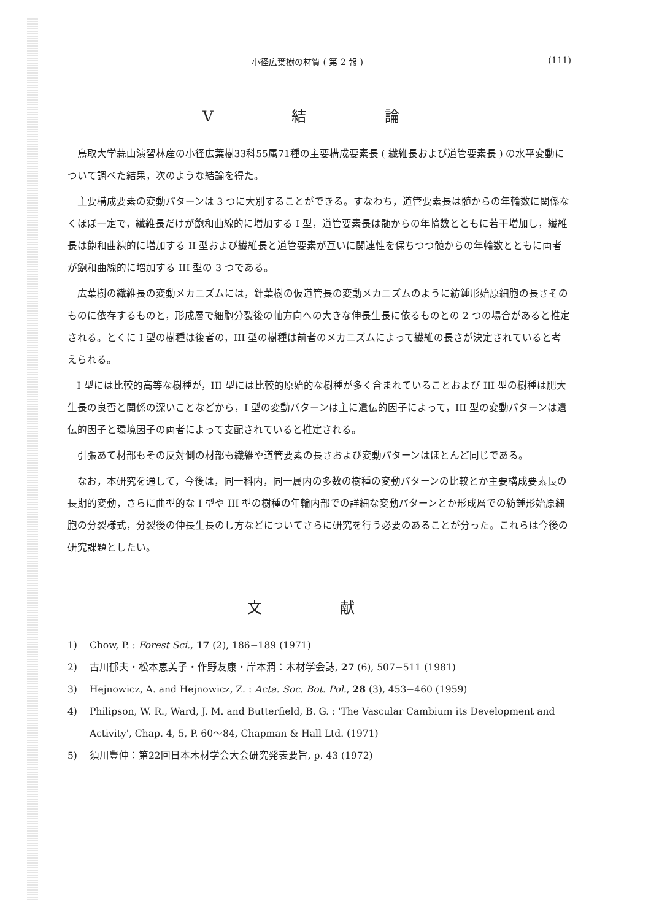小径広葉樹の材質 ( 第 2 報 ) (111)
V 結 論
鳥取大学蒜山演習林産の小径広葉樹33科55属71種の主要構成要素長 ( 繊維長および道管要素長 ) の水平変動について調べた結果，次のような結論を得た。
主要構成要素の変動パターンは 3 つに大別することができる。すなわち，道管要素長は髄からの年輪数に関係なくほぼ一定で，繊維長だけが飽和曲線的に増加する I 型，道管要素長は髄からの年輪数とともに若干増加し，繊維長は飽和曲線的に増加する II 型および繊維長と道管要素が互いに関連性を保ちつつ髄からの年輪数とともに両者が飽和曲線的に増加する III 型の 3 つである。
広葉樹の繊維長の変動メカニズムには，針葉樹の仮道管長の変動メカニズムのように紡錘形始原細胞の長さそのものに依存するものと，形成層で細胞分裂後の軸方向への大きな伸長生長に依るものとの 2 つの場合があると推定される。とくに I 型の樹種は後者の，III 型の樹種は前者のメカニズムによって繊維の長さが決定されていると考えられる。
I 型には比較的高等な樹種が，III 型には比較的原始的な樹種が多く含まれていることおよび III 型の樹種は肥大生長の良否と関係の深いことなどから，I 型の変動パターンは主に遺伝的因子によって，III 型の変動パターンは遺伝的因子と環境因子の両者によって支配されていると推定される。
引張あて材部もその反対側の材部も繊維や道管要素の長さおよび変動パターンはほとんど同じである。
なお，本研究を通して，今後は，同一科内，同一属内の多数の樹種の変動パターンの比較とか主要構成要素長の長期的変動，さらに曲型的な I 型や III 型の樹種の年輪内部での詳細な変動パターンとか形成層での紡錘形始原細胞の分裂様式，分裂後の伸長生長のし方などについてさらに研究を行う必要のあることが分った。これらは今後の研究課題としたい。
文 献
1) Chow, P. : Forest Sci., 17 (2), 186−189 (1971)
2) 古川郁夫・松本恵美子・作野友康・岸本潤：木材学会誌, 27 (6), 507−511 (1981)
3) Hejnowicz, A. and Hejnowicz, Z. : Acta. Soc. Bot. Pol., 28 (3), 453−460 (1959)
4) Philipson, W. R., Ward, J. M. and Butterfield, B. G. : 'The Vascular Cambium its Development and Activity', Chap. 4, 5, P. 60〜84, Chapman & Hall Ltd. (1971)
5) 須川豊伸：第22回日本木材学会大会研究発表要旨, p. 43 (1972)